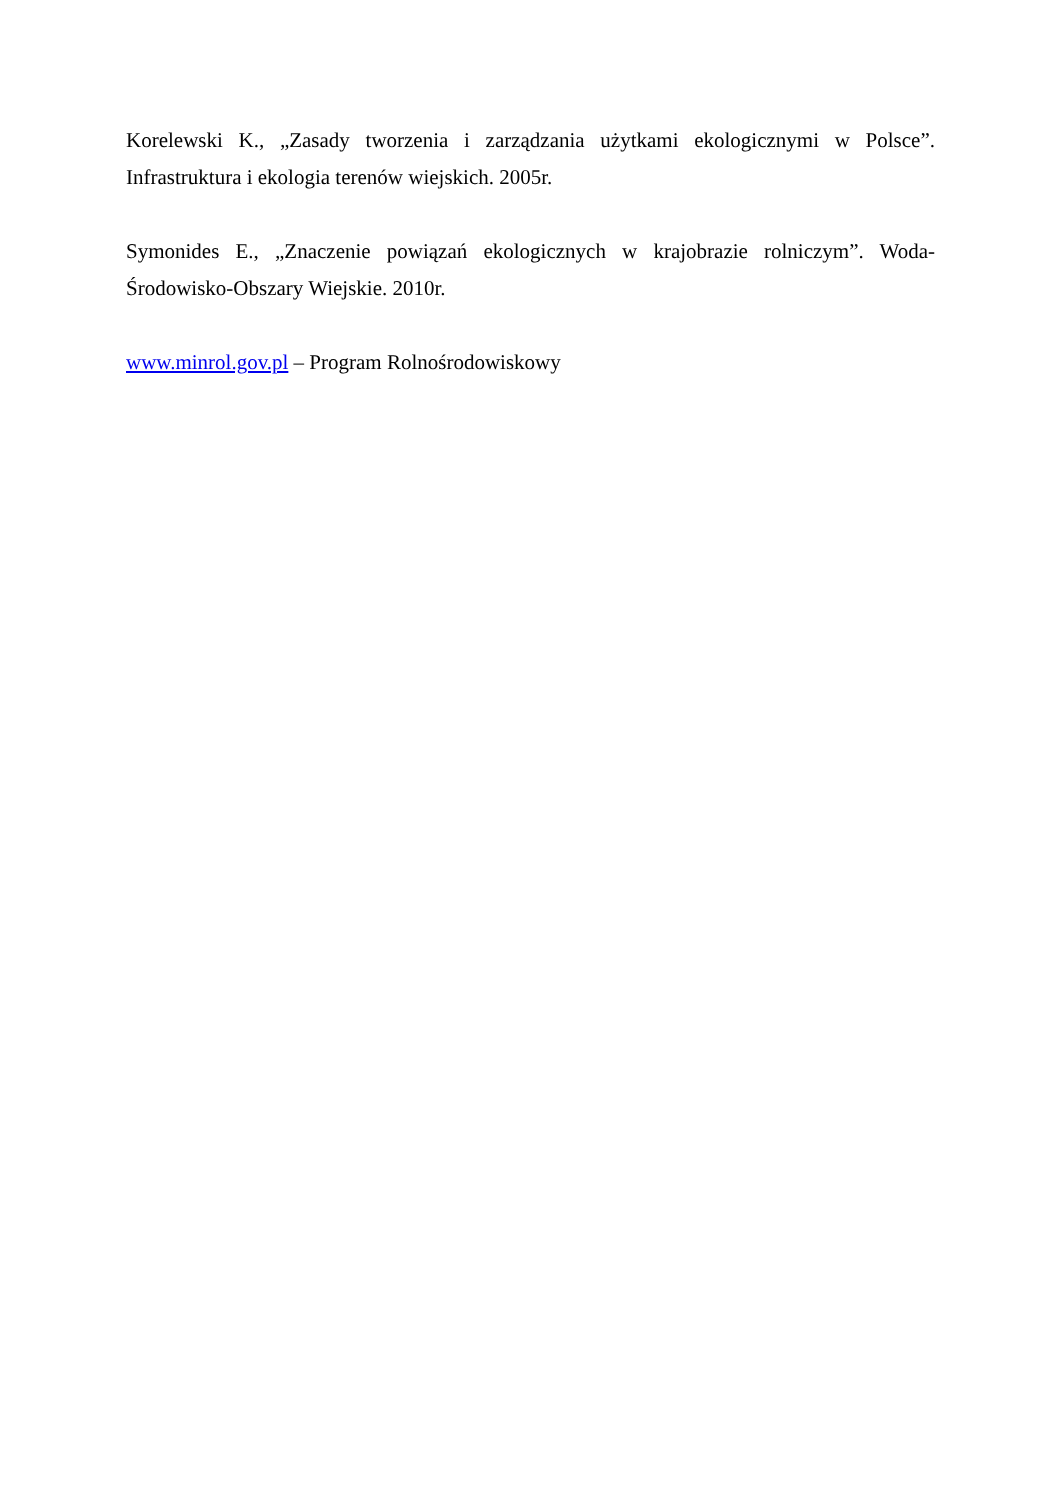Korelewski K., „Zasady tworzenia i zarządzania użytkami ekologicznymi w Polsce”. Infrastruktura i ekologia terenów wiejskich. 2005r.
Symonides E., „Znaczenie powiązań ekologicznych w krajobrazie rolniczym”. Woda-Środowisko-Obszary Wiejskie. 2010r.
www.minrol.gov.pl – Program Rolnośrodowiskowy